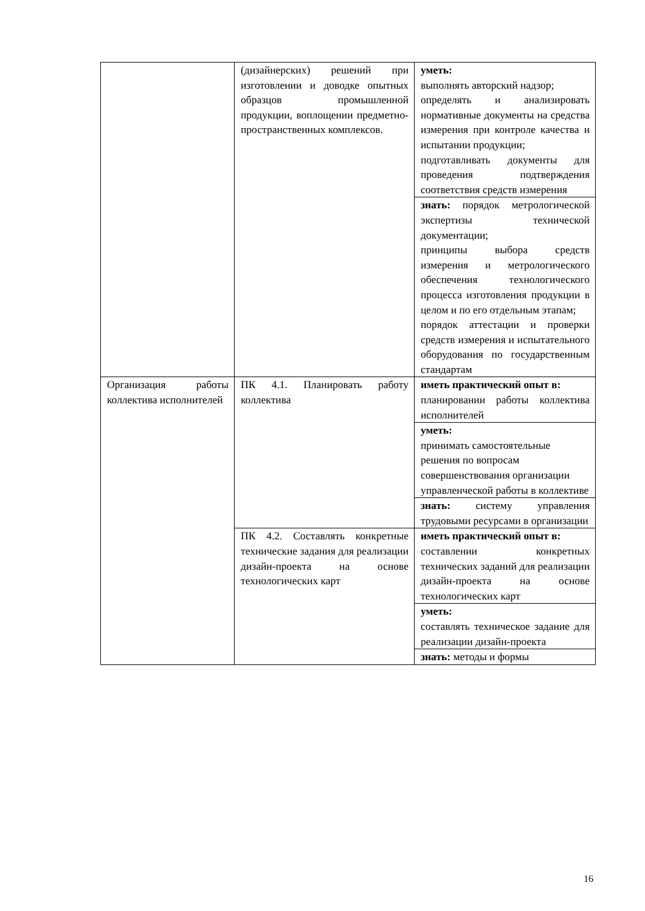| | (дизайнерских) решений при изготовлении и доводке опытных образцов промышленной продукции, воплощении предметно-пространственных комплексов. | уметь: выполнять авторский надзор; определять и анализировать нормативные документы на средства измерения при контроле качества и испытании продукции; подготавливать документы для проведения подтверждения соответствия средств измерения |
| | | знать: порядок метрологической экспертизы технической документации; принципы выбора средств измерения и метрологического обеспечения технологического процесса изготовления продукции в целом и по его отдельным этапам; порядок аттестации и проверки средств измерения и испытательного оборудования по государственным стандартам |
| Организация работы коллектива исполнителей | ПК 4.1. Планировать работу коллектива | иметь практический опыт в: планировании работы коллектива исполнителей |
| | | уметь: принимать самостоятельные решения по вопросам совершенствования организации управленческой работы в коллективе |
| | | знать: систему управления трудовыми ресурсами в организации |
| | ПК 4.2. Составлять конкретные технические задания для реализации дизайн-проекта на основе технологических карт | иметь практический опыт в: составлении конкретных технических заданий для реализации дизайн-проекта на основе технологических карт |
| | | уметь: составлять техническое задание для реализации дизайн-проекта |
| | | знать: методы и формы |
16